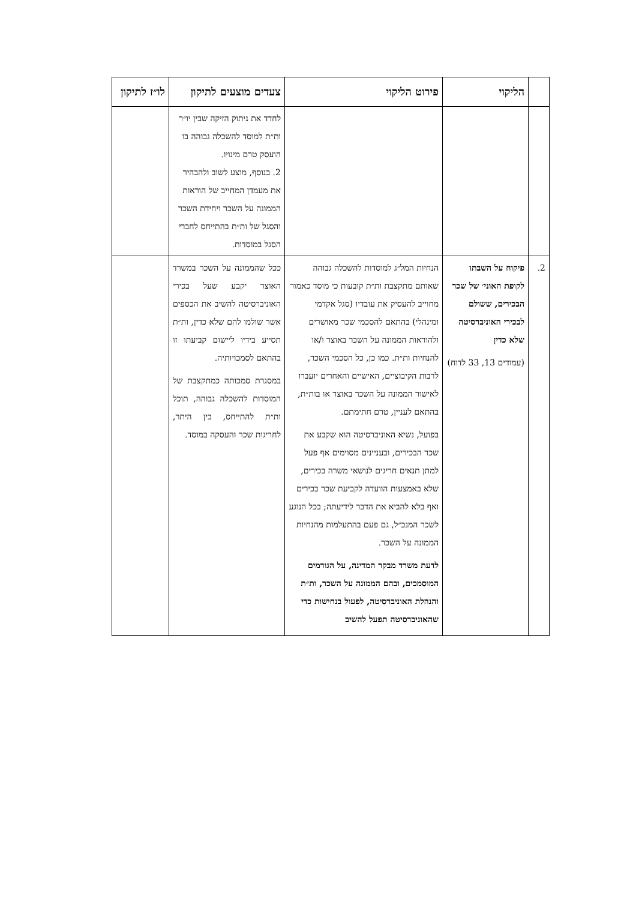| | הליקוי | פירוט הליקוי | צעדים מוצעים לתיקון | לו״ז לתיקון |
| --- | --- | --- | --- | --- |
| | | | לחדד את ניתוק הזיקה שבין יו״ר ות״ת למוסד להשכלה גבוהה בו הועסק טרם מינויו. 2. בנוסף, מוצע לשוב ולהבהיר את מעמדן המחייב של הוראות הממונה על השכר ויחידת השכר והסגל של ות״ת בהתייחס לחברי הסגל במוסדות. | |
| 2. | פיקוח על השבתו לקופת האוני׳ של שכר הבכירים, ששולם לבכירי האוניברסיטה שלא כדין (עמודים 13, 33 לדוח) | הנחיות המל״ג למוסדות להשכלה גבוהה שאותם מתקצבת ות״ת קובעות כי מוסד כאמור מחוייב להעסיק את עובדיו (סגל אקדמי ומינהלי) בהתאם להסכמי שכר מאושרים ולהוראות הממונה על השכר באוצר ו/או להנחיות ות״ת. כמו כן, כל הסכמי השכר, לרבות הקיבוציים, האישיים והאחרים יועברו לאישור הממונה על השכר באוצר או בות״ת, בהתאם לעניין, טרם חתימתם. בפועל, נשיא האוניברסיטה הוא שקבע את שכר הבכירים, ובעניינים מסוימים אף פעל למתן תנאים חריגים לנושאי משרה בכירים, שלא באמצעות הוועדה לקביעת שכר בכירים ואף בלא להביא את הדבר לידיעתה; בכל הנוגע לשכר המנכ״ל, גם פעם בהתעלמות מהנחיות הממונה על השכר. לדעת משרד מבקר המדינה, על הגורמים המוסמכים, ובהם הממונה על השכר, ות״ת והנהלת האוניברסיטה, לפעול בנחישות כדי שהאוניברסיטה תפעל להשיב | ככל שהממונה על השכר במשרד האוצר יקבע שעל בכירי האוניברסיטה להשיב את הכספים אשר שולמו להם שלא כדין, ות״ת תסייע בידיו ליישום קביעתו זו בהתאם לסמכויותיה. במסגרת סמכותה כמתקצבת של המוסדות להשכלה גבוהה, תוכל ות״ת להתייחס, בין היתר, לחריגות שכר והעסקה במוסד. | |